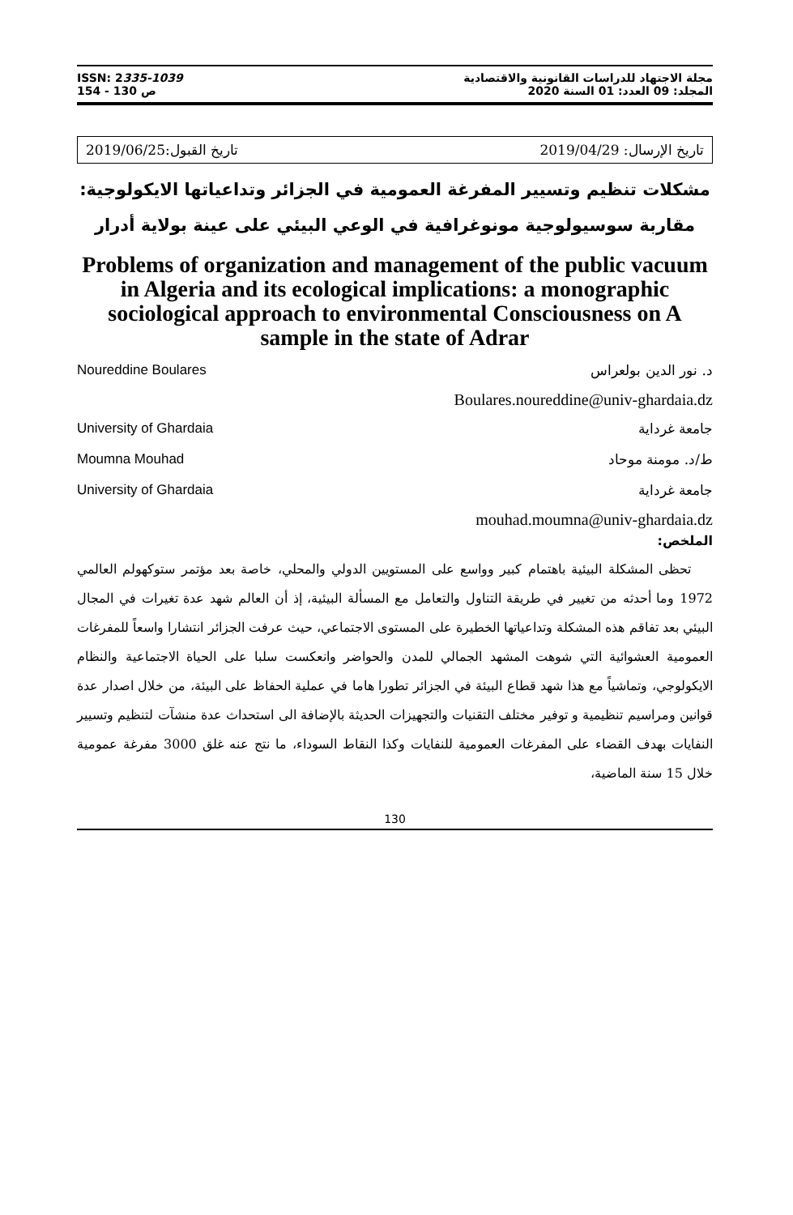ISSN: 2335-1039
154 - 130 ص
مجلة الاجتهاد للدراسات القانونية والاقتصادية
المجلد: 09 العدد: 01 السنة 2020
تاريخ الإرسال: 2019/04/29 تاريخ القبول:2019/06/25
مشكلات تنظيم وتسيير المفرغة العمومية في الجزائر وتداعياتها الايكولوجية: مقاربة سوسيولوجية مونوغرافية في الوعي البيئي على عينة بولاية أدرار
Problems of organization and management of the public vacuum in Algeria and its ecological implications: a monographic sociological approach to environmental Consciousness on A sample in the state of Adrar
د. نور الدين بولعراس Noureddine Boulares
Boulares.noureddine@univ-ghardaia.dz
جامعة غرداية University of Ghardaia
ط/د. مومنة موحاد Moumna Mouhad
جامعة غرداية University of Ghardaia
mouhad.moumna@univ-ghardaia.dz
الملخص:
تحظى المشكلة البيئية باهتمام كبير وواسع على المستويين الدولي والمحلي، خاصة بعد مؤتمر ستوكهولم العالمي 1972 وما أحدثه من تغيير في طريقة التناول والتعامل مع المسألة البيئية، إذ أن العالم شهد عدة تغيرات في المجال البيئي بعد تفاقم هذه المشكلة وتداعياتها الخطيرة على المستوى الاجتماعي، حيث عرفت الجزائر انتشارا واسعاً للمفرغات العمومية العشوائية التي شوهت المشهد الجمالي للمدن والحواضر وانعكست سلبا على الحياة الاجتماعية والنظام الايكولوجي، وتماشياً مع هذا شهد قطاع البيئة في الجزائر تطورا هاما في عملية الحفاظ على البيئة، من خلال اصدار عدة قوانين ومراسيم تنظيمية و توفير مختلف التقنيات والتجهيزات الحديثة بالإضافة الى استحداث عدة منشآت لتنظيم وتسيير النفايات بهدف القضاء على المفرغات العمومية للنفايات وكذا النقاط السوداء، ما نتج عنه غلق 3000 مفرغة عمومية خلال 15 سنة الماضية،
130